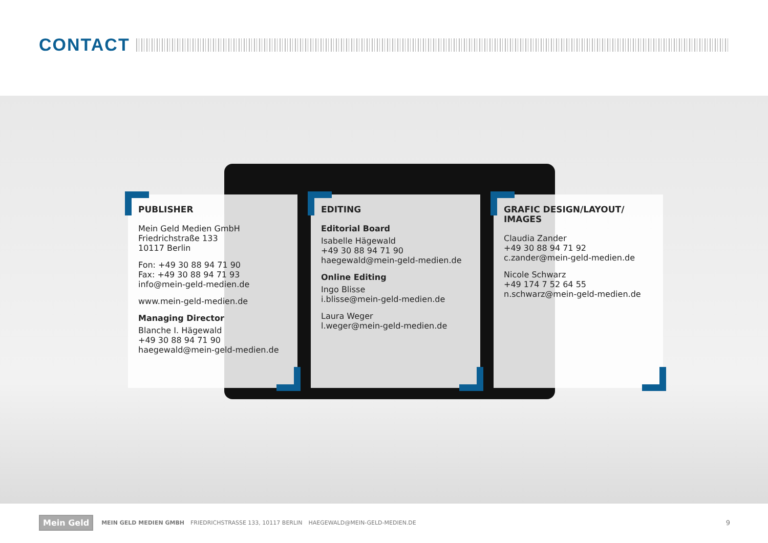CONTACT
PUBLISHER
Mein Geld Medien GmbH
Friedrichstraße 133
10117 Berlin
Fon: +49 30 88 94 71 90
Fax: +49 30 88 94 71 93
info@mein-geld-medien.de
www.mein-geld-medien.de
Managing Director
Blanche I. Hägewald
+49 30 88 94 71 90
haegewald@mein-geld-medien.de
EDITING
Editorial Board
Isabelle Hägewald
+49 30 88 94 71 90
haegewald@mein-geld-medien.de
Online Editing
Ingo Blisse
i.blisse@mein-geld-medien.de
Laura Weger
l.weger@mein-geld-medien.de
GRAFIC DESIGN/LAYOUT/
IMAGES
Claudia Zander
+49 30 88 94 71 92
c.zander@mein-geld-medien.de
Nicole Schwarz
+49 174 7 52 64 55
n.schwarz@mein-geld-medien.de
Mein Geld
MEIN GELD MEDIEN GMBH FRIEDRICHSTRASSE 133, 10117 BERLIN HAEGEWALD@MEIN-GELD-MEDIEN.DE
9